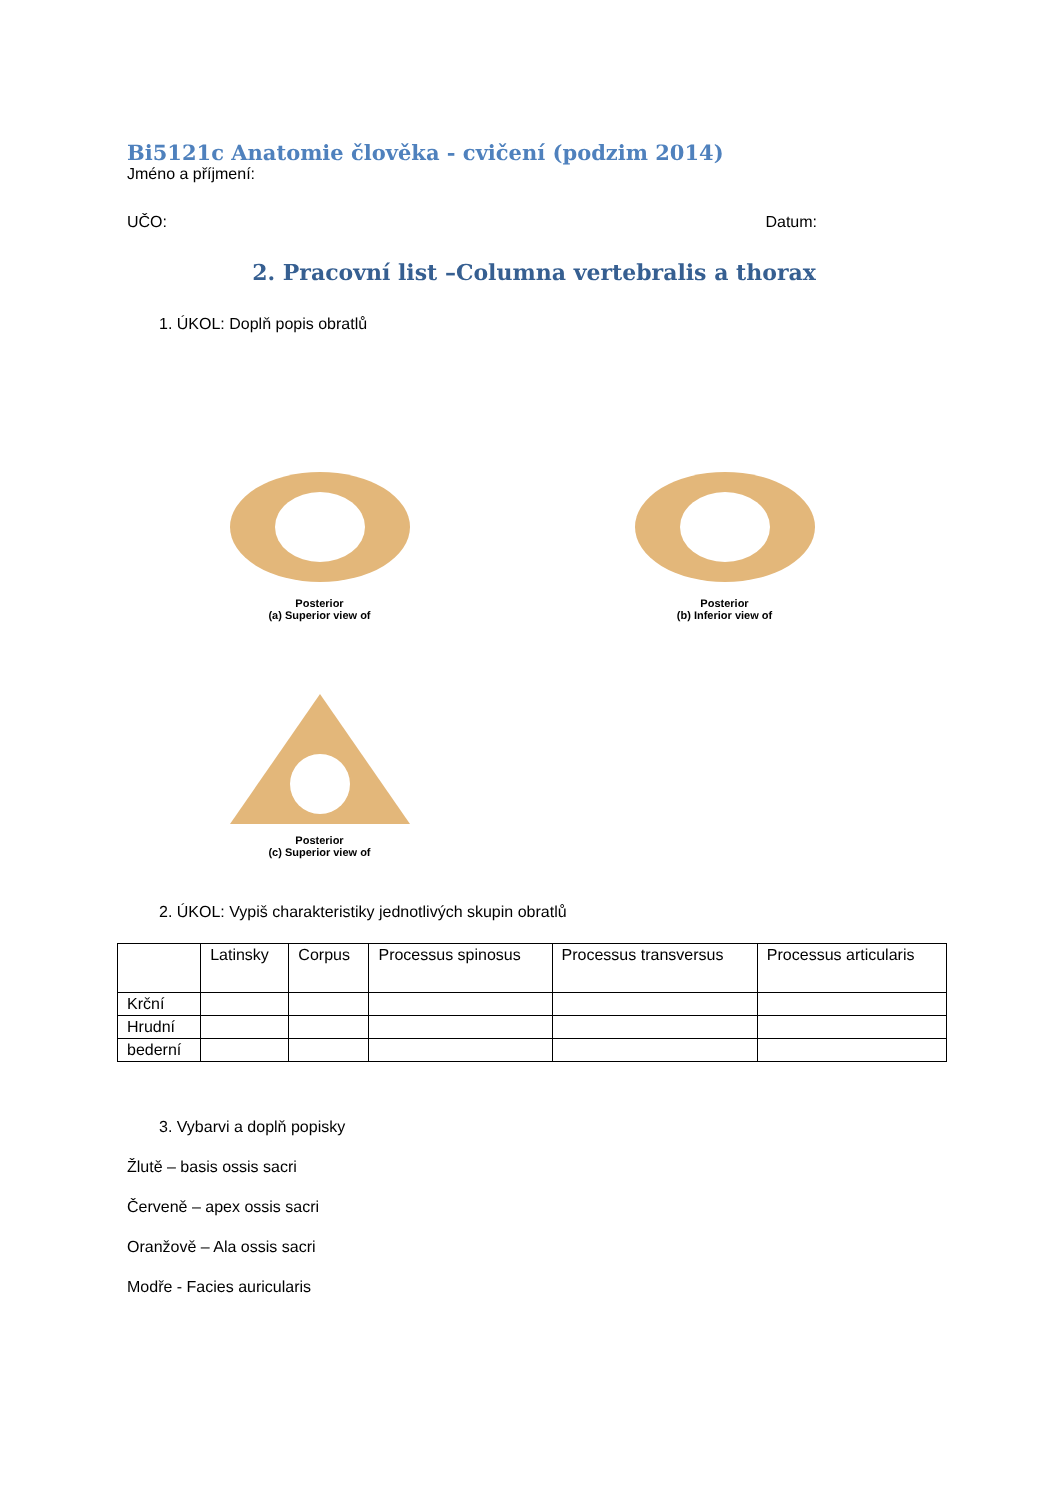Bi5121c Anatomie člověka - cvičení (podzim 2014)
Jméno a příjmení:
UČO: Datum:
2. Pracovní list –Columna vertebralis a thorax
1. ÚKOL: Doplň popis obratlů
Posterior
(a) Superior view of
Posterior
(b) Inferior view of
Posterior
(c) Superior view of
2. ÚKOL: Vypiš charakteristiky jednotlivých skupin obratlů
| | Latinsky | Corpus | Processus spinosus | Processus transversus | Processus articularis |
| Krční | | | | | |
| Hrudní | | | | | |
| bederní | | | | | |
3. Vybarvi a doplň popisky
Žlutě – basis ossis sacri
Červeně – apex ossis sacri
Oranžově – Ala ossis sacri
Modře - Facies auricularis